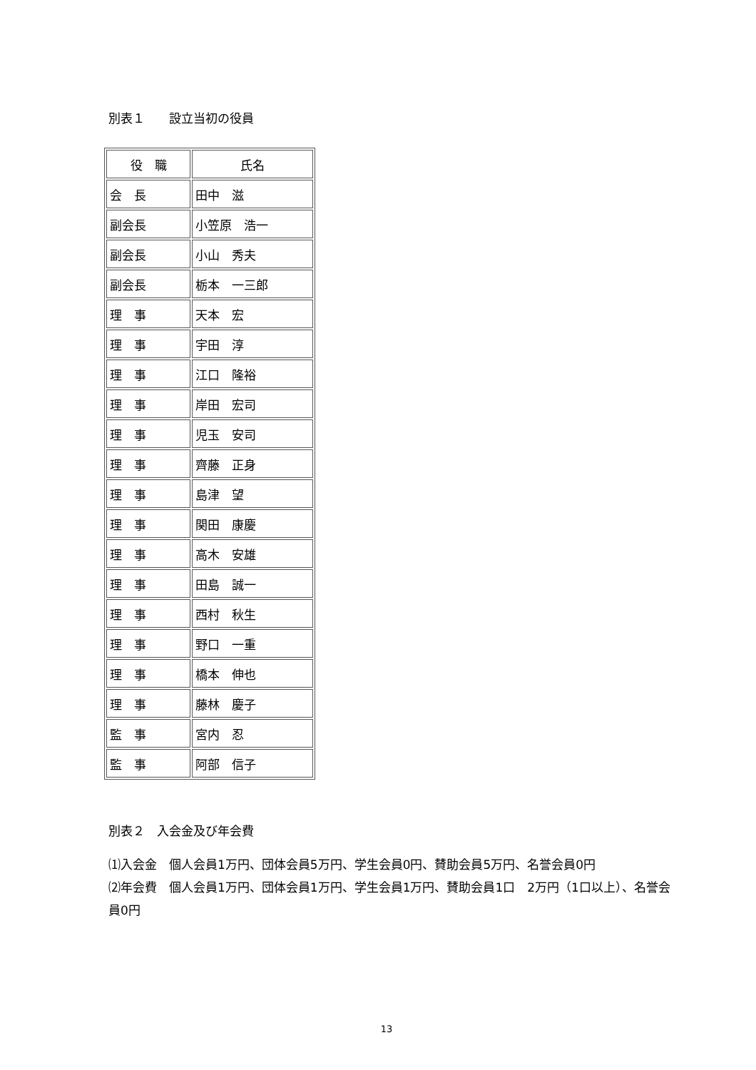別表１　　設立当初の役員
| 役 職 | 氏名 |
| --- | --- |
| 会 長 | 田中 滋 |
| 副会長 | 小笠原 浩一 |
| 副会長 | 小山 秀夫 |
| 副会長 | 栃本 一三郎 |
| 理 事 | 天本 宏 |
| 理 事 | 宇田 淳 |
| 理 事 | 江口 隆裕 |
| 理 事 | 岸田 宏司 |
| 理 事 | 児玉 安司 |
| 理 事 | 齊藤 正身 |
| 理 事 | 島津 望 |
| 理 事 | 関田 康慶 |
| 理 事 | 高木 安雄 |
| 理 事 | 田島 誠一 |
| 理 事 | 西村 秋生 |
| 理 事 | 野口 一重 |
| 理 事 | 橋本 伸也 |
| 理 事 | 藤林 慶子 |
| 監 事 | 宮内 忍 |
| 監 事 | 阿部 信子 |
別表２　入会金及び年会費
⑴入会金　個人会員1万円、団体会員5万円、学生会員0円、賛助会員5万円、名誉会員0円
⑵年会費　個人会員1万円、団体会員1万円、学生会員1万円、賛助会員1口　2万円（1口以上）、名誉会員0円
13